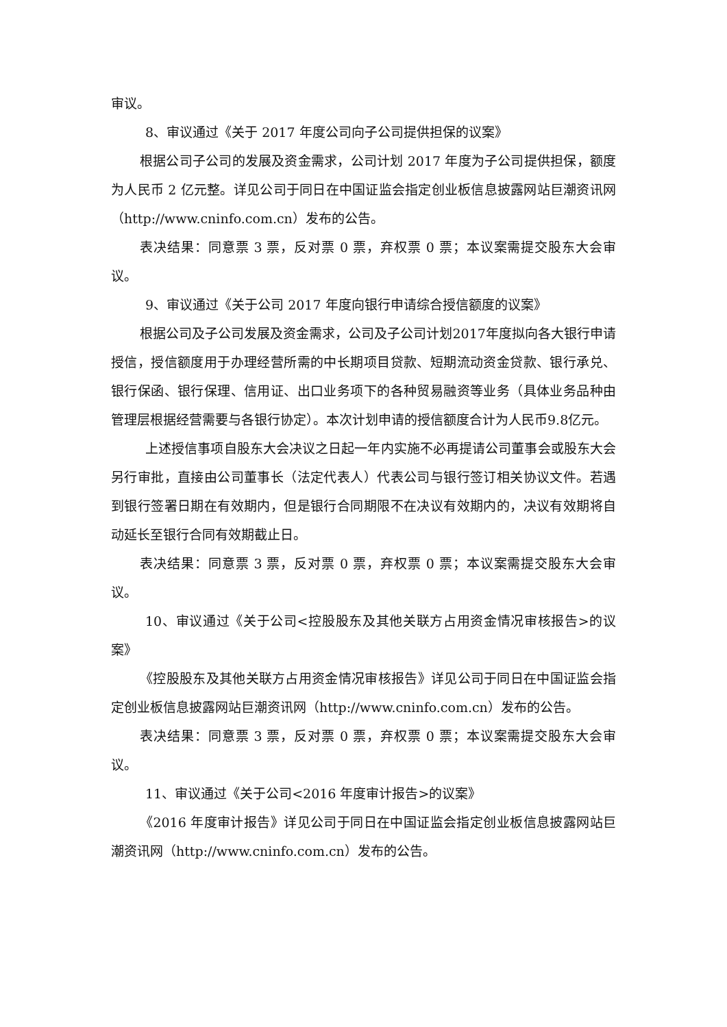审议。
8、审议通过《关于 2017 年度公司向子公司提供担保的议案》
根据公司子公司的发展及资金需求，公司计划 2017 年度为子公司提供担保，额度为人民币 2 亿元整。详见公司于同日在中国证监会指定创业板信息披露网站巨潮资讯网（http://www.cninfo.com.cn）发布的公告。
表决结果：同意票 3 票，反对票 0 票，弃权票 0 票；本议案需提交股东大会审议。
9、审议通过《关于公司 2017 年度向银行申请综合授信额度的议案》
根据公司及子公司发展及资金需求，公司及子公司计划2017年度拟向各大银行申请授信，授信额度用于办理经营所需的中长期项目贷款、短期流动资金贷款、银行承兑、银行保函、银行保理、信用证、出口业务项下的各种贸易融资等业务（具体业务品种由管理层根据经营需要与各银行协定）。本次计划申请的授信额度合计为人民币9.8亿元。
上述授信事项自股东大会决议之日起一年内实施不必再提请公司董事会或股东大会另行审批，直接由公司董事长（法定代表人）代表公司与银行签订相关协议文件。若遇到银行签署日期在有效期内，但是银行合同期限不在决议有效期内的，决议有效期将自动延长至银行合同有效期截止日。
表决结果：同意票 3 票，反对票 0 票，弃权票 0 票；本议案需提交股东大会审议。
10、审议通过《关于公司<控股股东及其他关联方占用资金情况审核报告>的议案》
《控股股东及其他关联方占用资金情况审核报告》详见公司于同日在中国证监会指定创业板信息披露网站巨潮资讯网（http://www.cninfo.com.cn）发布的公告。
表决结果：同意票 3 票，反对票 0 票，弃权票 0 票；本议案需提交股东大会审议。
11、审议通过《关于公司<2016 年度审计报告>的议案》
《2016 年度审计报告》详见公司于同日在中国证监会指定创业板信息披露网站巨潮资讯网（http://www.cninfo.com.cn）发布的公告。